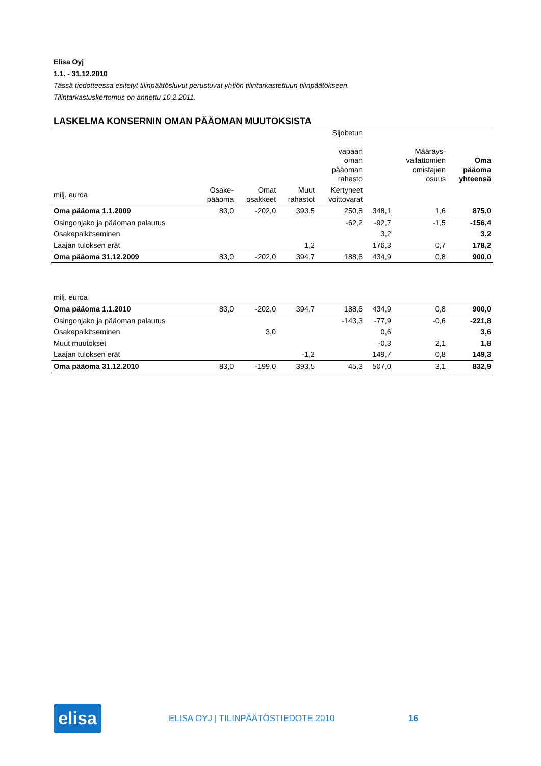Elisa Oyj
1.1. - 31.12.2010
Tässä tiedotteessa esitetyt tilinpäätösluvut perustuvat yhtiön tilintarkastettuun tilinpäätökseen.
Tilintarkastuskertomus on annettu 10.2.2011.
LASKELMA KONSERNIN OMAN PÄÄOMAN MUUTOKSISTA
| | | | | Sijoitetun vapaan oman pääoman rahasto | | Määräys- vallattomien omistajien osuus | Oma pääoma yhteensä |
| --- | --- | --- | --- | --- | --- | --- | --- |
| milj. euroa | Osake- pääoma | Omat osakkeet | Muut rahastot | | Kertyneet voittovarat | | |
| Oma pääoma 1.1.2009 | 83,0 | -202,0 | 393,5 | 250,8 | 348,1 | 1,6 | 875,0 |
| Osingonjako ja pääoman palautus | | | | -62,2 | -92,7 | -1,5 | -156,4 |
| Osakepalkitseminen | | | | | 3,2 | | 3,2 |
| Laajan tuloksen erät | | | 1,2 | | 176,3 | 0,7 | 178,2 |
| Oma pääoma 31.12.2009 | 83,0 | -202,0 | 394,7 | 188,6 | 434,9 | 0,8 | 900,0 |
| milj. euroa | | | | | | | |
| Oma pääoma 1.1.2010 | 83,0 | -202,0 | 394,7 | 188,6 | 434,9 | 0,8 | 900,0 |
| Osingonjako ja pääoman palautus | | | | -143,3 | -77,9 | -0,6 | -221,8 |
| Osakepalkitseminen | | 3,0 | | | 0,6 | | 3,6 |
| Muut muutokset | | | | | -0,3 | 2,1 | 1,8 |
| Laajan tuloksen erät | | | -1,2 | | 149,7 | 0,8 | 149,3 |
| Oma pääoma 31.12.2010 | 83,0 | -199,0 | 393,5 | 45,3 | 507,0 | 3,1 | 832,9 |
elisa
ELISA OYJ | TILINPÄÄTÖSTIEDOTE 2010 16